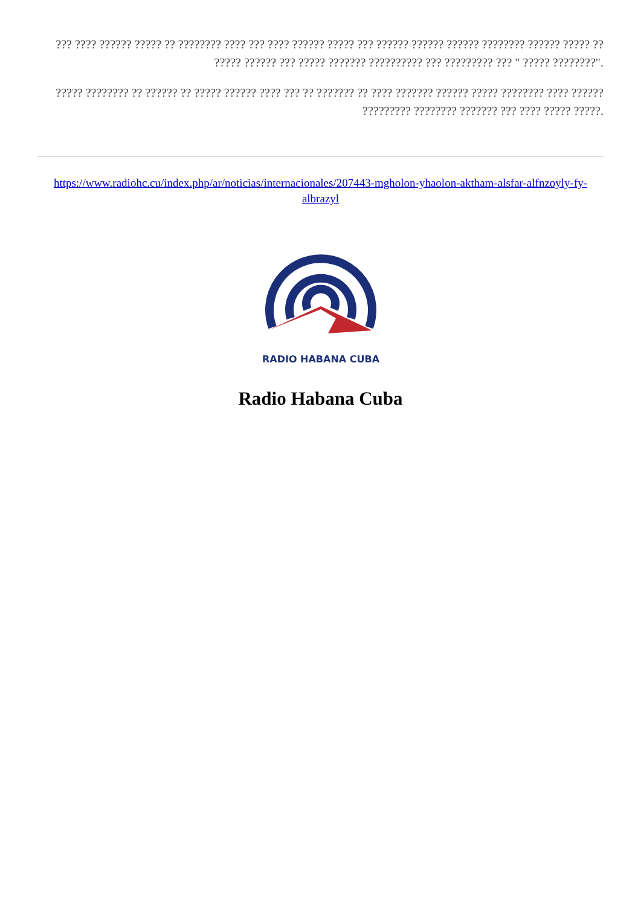??? ???? ?????? ????? ?? ???????? ???? ??? ???? ?????? ????? ??? ?????? ?????? ?????? ???????? ?????? ????? ?? ????? ?????? ??? ????? ??????? ?????????? ??? ????????? ??? " ????? ????????".
????? ???????? ?? ?????? ?? ????? ?????? ???? ??? ?? ??????? ?? ???? ??????? ?????? ????? ???????? ???? ?????? ????????? ???????? ??????? ??? ???? ????? ?????.
https://www.radiohc.cu/index.php/ar/noticias/internacionales/207443-mgholon-yhaolon-aktham-alsfar-alfnzoyly-fy-albrazyl
RADIO HABANA CUBA
Radio Habana Cuba